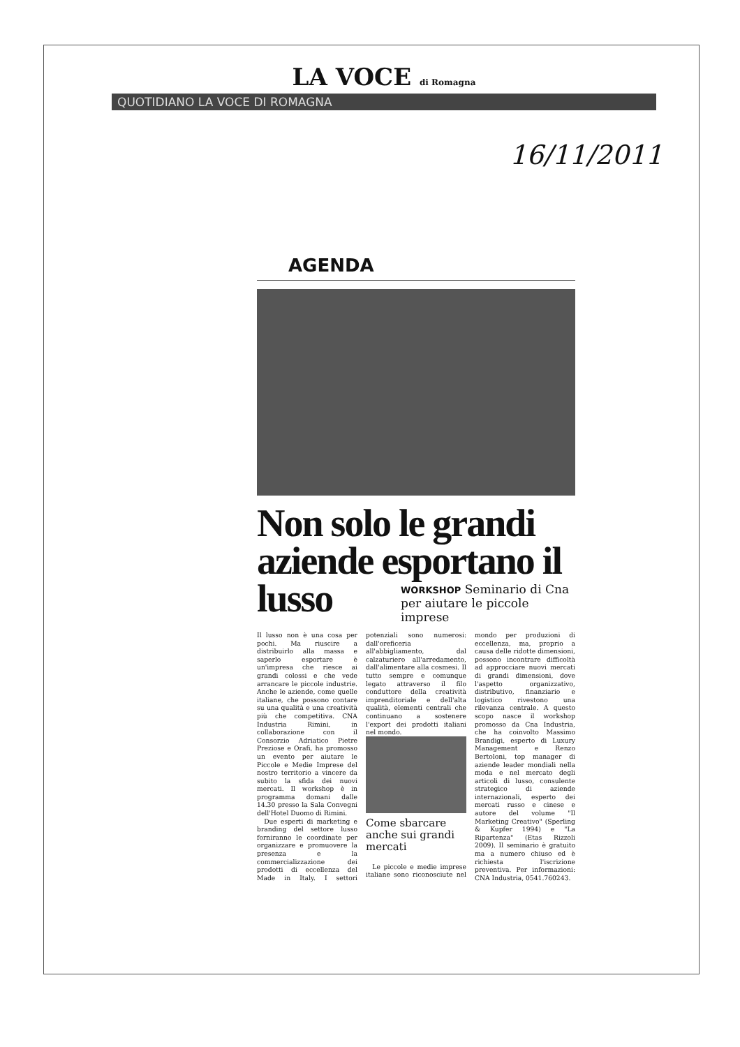LA VOCE di Romagna
QUOTIDIANO LA VOCE DI ROMAGNA
16/11/2011
AGENDA
Non solo le grandi aziende esportano il lusso
WORKSHOP Seminario di Cna per aiutare le piccole imprese
Il lusso non è una cosa per pochi. Ma riuscire a distribuirlo alla massa e saperlo esportare è un'impresa che riesce ai grandi colossi e che vede arrancare le piccole industrie. Anche le aziende, come quelle italiane, che possono contare su una qualità e una creatività più che competitiva. CNA Industria Rimini, in collaborazione con il Consorzio Adriatico Pietre Preziose e Orafi, ha promosso un evento per aiutare le Piccole e Medie Imprese del nostro territorio a vincere da subito la sfida dei nuovi mercati. Il workshop è in programma domani dalle 14.30 presso la Sala Convegni dell'Hotel Duomo di Rimini.
Due esperti di marketing e branding del settore lusso forniranno le coordinate per organizzare e promuovere la presenza e la commercializzazione dei prodotti di eccellenza del Made in Italy. I settori potenziali sono numerosi: dall'oreficeria all'abbigliamento, dal calzaturiero all'arredamento, dall'alimentare alla cosmesi. Il tutto sempre e comunque legato attraverso il filo conduttore della creatività imprenditoriale e dell'alta qualità, elementi centrali che continuano a sostenere l'export dei prodotti italiani nel mondo.
Come sbarcare anche sui grandi mercati
Le piccole e medie imprese italiane sono riconosciute nel mondo per produzioni di eccellenza, ma, proprio a causa delle ridotte dimensioni, possono incontrare difficoltà ad approcciare nuovi mercati di grandi dimensioni, dove l'aspetto organizzativo, distributivo, finanziario e logistico rivestono una rilevanza centrale. A questo scopo nasce il workshop promosso da Cna Industria, che ha coinvolto Massimo Brandigi, esperto di Luxury Management e Renzo Bertoloni, top manager di aziende leader mondiali nella moda e nel mercato degli articoli di lusso, consulente strategico di aziende internazionali, esperto dei mercati russo e cinese e autore del volume "Il Marketing Creativo" (Sperling & Kupfer 1994) e "La Ripartenza" (Etas Rizzoli 2009). Il seminario è gratuito ma a numero chiuso ed è richiesta l'iscrizione preventiva. Per informazioni: CNA Industria, 0541.760243.